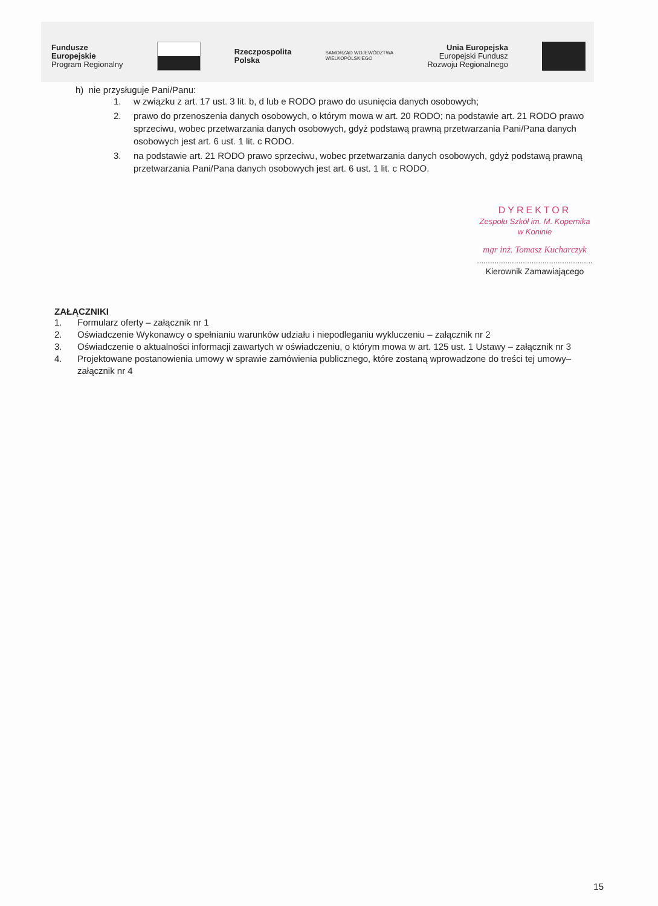Fundusze
Europejskie
Program Regionalny
Rzeczpospolita
Polska
SAMORZĄD WOJEWÓDZTWA
WIELKOPOLSKIEGO
Unia Europejska
Europejski Fundusz
Rozwoju Regionalnego
h) nie przysługuje Pani/Panu:
1. w związku z art. 17 ust. 3 lit. b, d lub e RODO prawo do usunięcia danych osobowych;
2. prawo do przenoszenia danych osobowych, o którym mowa w art. 20 RODO; na podstawie art. 21 RODO prawo sprzeciwu, wobec przetwarzania danych osobowych, gdyż podstawą prawną przetwarzania Pani/Pana danych osobowych jest art. 6 ust. 1 lit. c RODO.
3. na podstawie art. 21 RODO prawo sprzeciwu, wobec przetwarzania danych osobowych, gdyż podstawą prawną przetwarzania Pani/Pana danych osobowych jest art. 6 ust. 1 lit. c RODO.
DYREKTOR
Zespołu Szkół im. M. Kopernika
w Koninie
mgr inż. Tomasz Kucharczyk
.....................................................
Kierownik Zamawiającego
ZAŁĄCZNIKI
1. Formularz oferty – załącznik nr 1
2. Oświadczenie Wykonawcy o spełnianiu warunków udziału i niepodleganiu wykluczeniu – załącznik nr 2
3. Oświadczenie o aktualności informacji zawartych w oświadczeniu, o którym mowa w art. 125 ust. 1 Ustawy – załącznik nr 3
4. Projektowane postanowienia umowy w sprawie zamówienia publicznego, które zostaną wprowadzone do treści tej umowy–załącznik nr 4
15